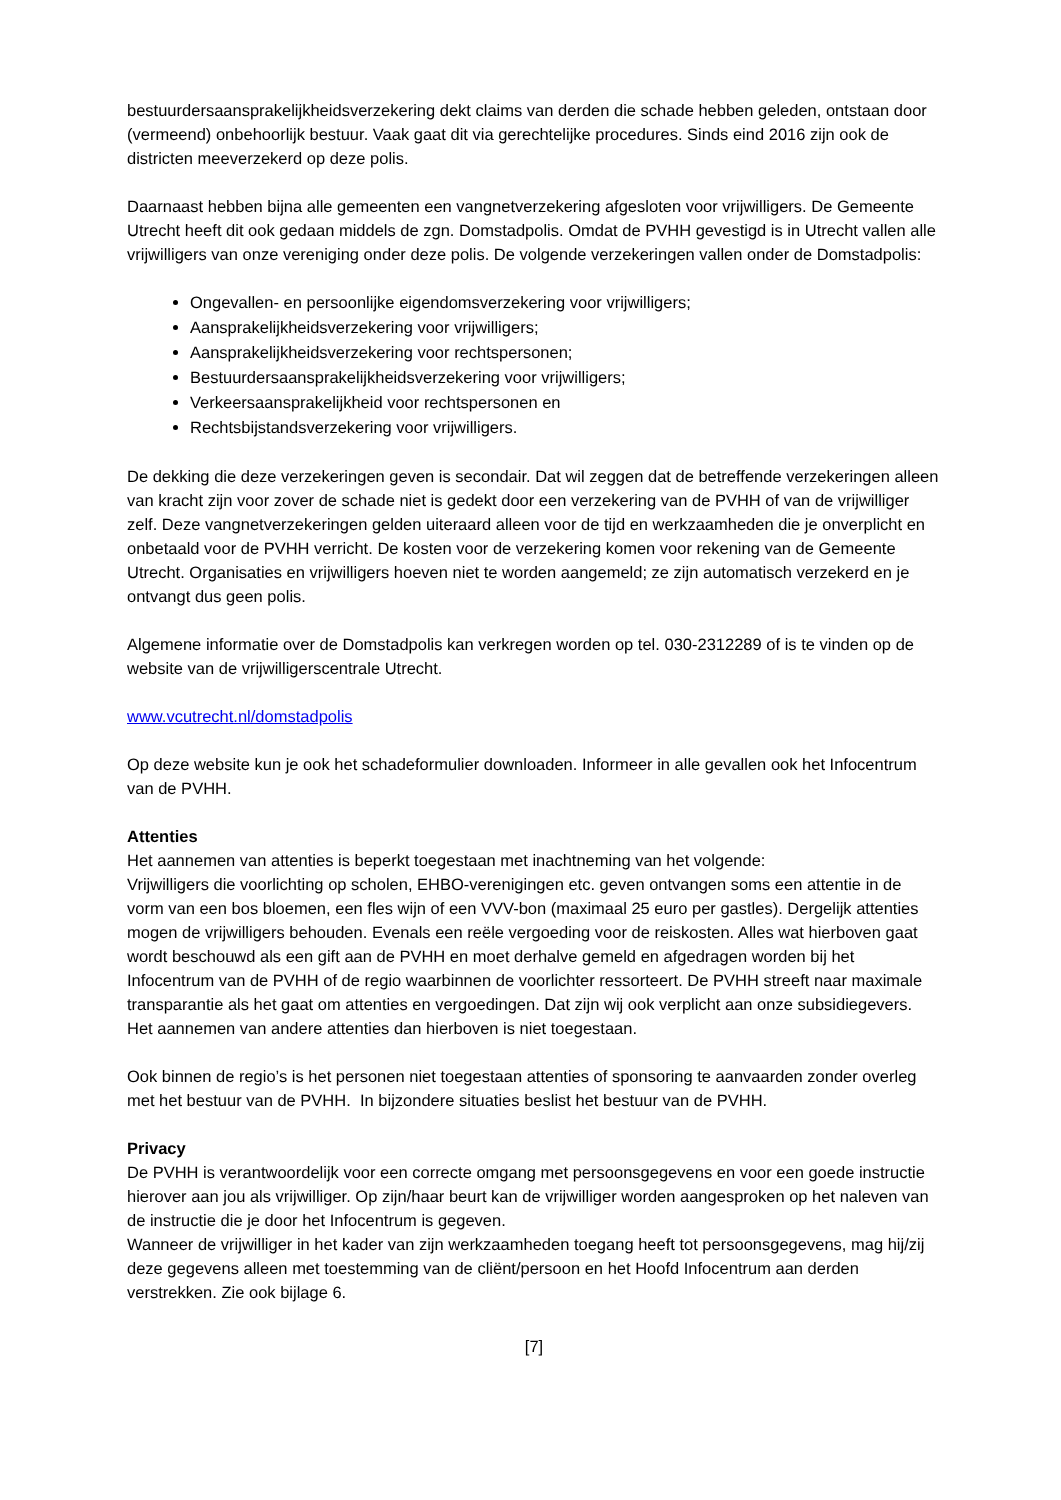bestuurdersaansprakelijkheidsverzekering dekt claims van derden die schade hebben geleden, ontstaan door (vermeend) onbehoorlijk bestuur. Vaak gaat dit via gerechtelijke procedures. Sinds eind 2016 zijn ook de districten meeverzekerd op deze polis.
Daarnaast hebben bijna alle gemeenten een vangnetverzekering afgesloten voor vrijwilligers. De Gemeente Utrecht heeft dit ook gedaan middels de zgn. Domstadpolis. Omdat de PVHH gevestigd is in Utrecht vallen alle vrijwilligers van onze vereniging onder deze polis. De volgende verzekeringen vallen onder de Domstadpolis:
Ongevallen- en persoonlijke eigendomsverzekering voor vrijwilligers;
Aansprakelijkheidsverzekering voor vrijwilligers;
Aansprakelijkheidsverzekering voor rechtspersonen;
Bestuurdersaansprakelijkheidsverzekering voor vrijwilligers;
Verkeersaansprakelijkheid voor rechtspersonen en
Rechtsbijstandsverzekering voor vrijwilligers.
De dekking die deze verzekeringen geven is secondair. Dat wil zeggen dat de betreffende verzekeringen alleen van kracht zijn voor zover de schade niet is gedekt door een verzekering van de PVHH of van de vrijwilliger zelf. Deze vangnetverzekeringen gelden uiteraard alleen voor de tijd en werkzaamheden die je onverplicht en onbetaald voor de PVHH verricht. De kosten voor de verzekering komen voor rekening van de Gemeente Utrecht. Organisaties en vrijwilligers hoeven niet te worden aangemeld; ze zijn automatisch verzekerd en je ontvangt dus geen polis.
Algemene informatie over de Domstadpolis kan verkregen worden op tel. 030-2312289 of is te vinden op de website van de vrijwilligerscentrale Utrecht.
www.vcutrecht.nl/domstadpolis
Op deze website kun je ook het schadeformulier downloaden. Informeer in alle gevallen ook het Infocentrum van de PVHH.
Attenties
Het aannemen van attenties is beperkt toegestaan met inachtneming van het volgende:
Vrijwilligers die voorlichting op scholen, EHBO-verenigingen etc. geven ontvangen soms een attentie in de vorm van een bos bloemen, een fles wijn of een VVV-bon (maximaal 25 euro per gastles). Dergelijk attenties mogen de vrijwilligers behouden. Evenals een reële vergoeding voor de reiskosten. Alles wat hierboven gaat wordt beschouwd als een gift aan de PVHH en moet derhalve gemeld en afgedragen worden bij het Infocentrum van de PVHH of de regio waarbinnen de voorlichter ressorteert. De PVHH streeft naar maximale transparantie als het gaat om attenties en vergoedingen. Dat zijn wij ook verplicht aan onze subsidiegevers.
Het aannemen van andere attenties dan hierboven is niet toegestaan.
Ook binnen de regio’s is het personen niet toegestaan attenties of sponsoring te aanvaarden zonder overleg met het bestuur van de PVHH. In bijzondere situaties beslist het bestuur van de PVHH.
Privacy
De PVHH is verantwoordelijk voor een correcte omgang met persoonsgegevens en voor een goede instructie hierover aan jou als vrijwilliger. Op zijn/haar beurt kan de vrijwilliger worden aangesproken op het naleven van de instructie die je door het Infocentrum is gegeven.
Wanneer de vrijwilliger in het kader van zijn werkzaamheden toegang heeft tot persoonsgegevens, mag hij/zij deze gegevens alleen met toestemming van de cliënt/persoon en het Hoofd Infocentrum aan derden verstrekken. Zie ook bijlage 6.
[7]